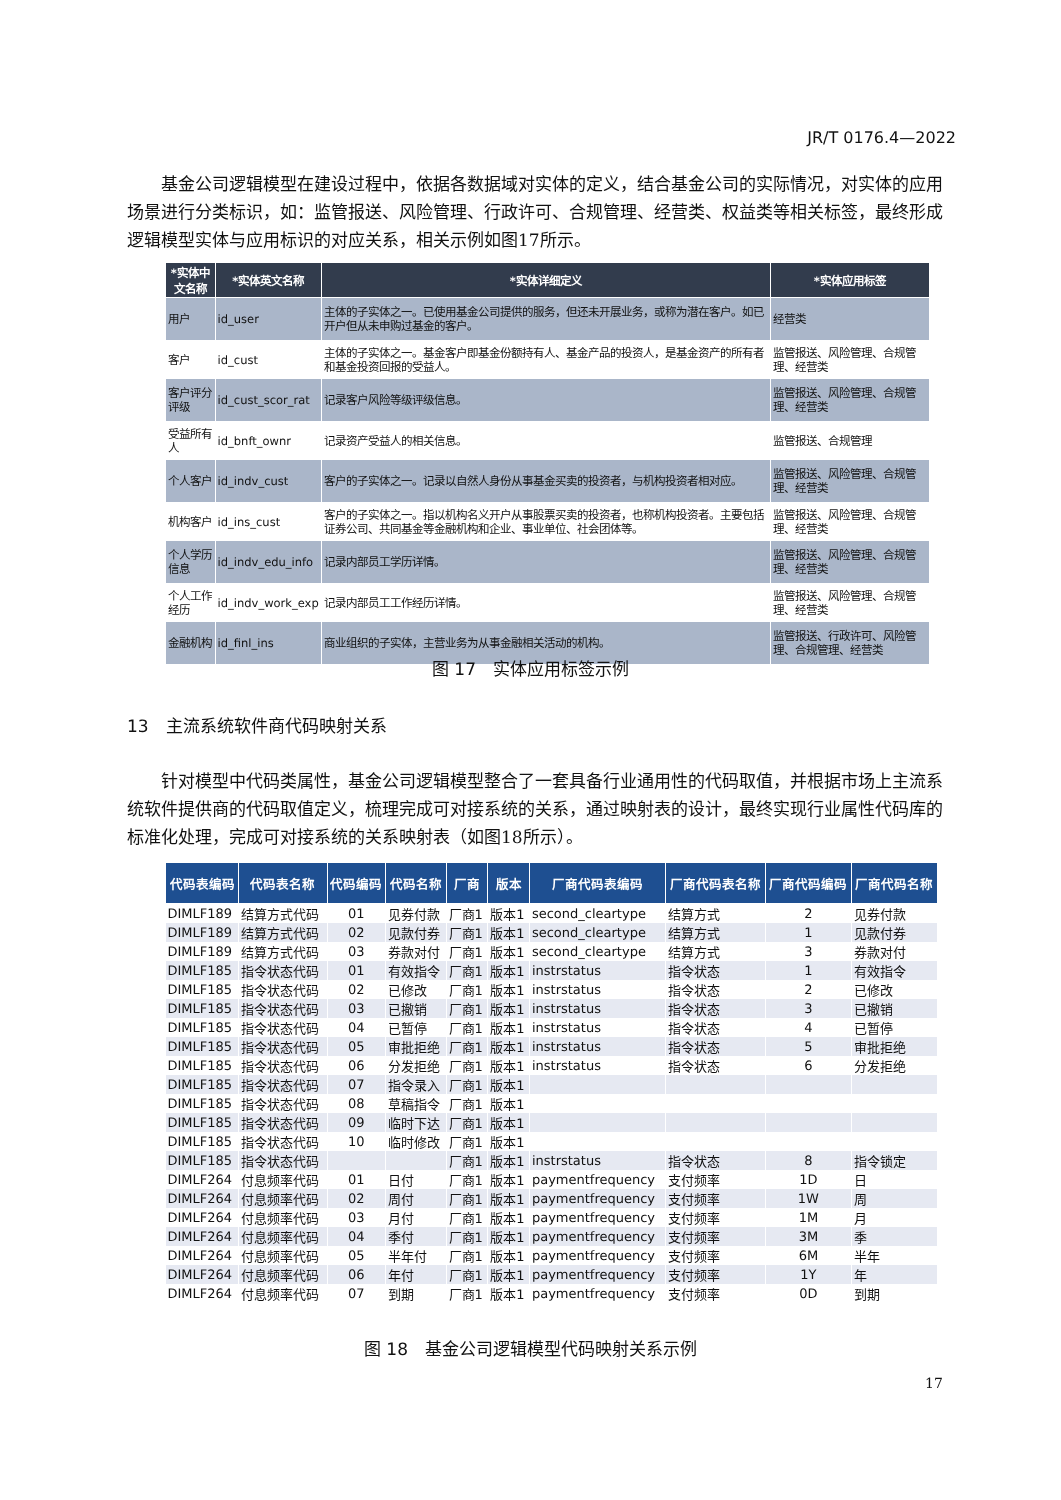JR/T 0176.4—2022
基金公司逻辑模型在建设过程中，依据各数据域对实体的定义，结合基金公司的实际情况，对实体的应用场景进行分类标识，如：监管报送、风险管理、行政许可、合规管理、经营类、权益类等相关标签，最终形成逻辑模型实体与应用标识的对应关系，相关示例如图17所示。
| *实体中文名称 | *实体英文名称 | *实体详细定义 | *实体应用标签 |
| --- | --- | --- | --- |
| 用户 | id_user | 主体的子实体之一。已使用基金公司提供的服务，但还未开展业务，或称为潜在客户。如已开户但从未申购过基金的客户。 | 经营类 |
| 客户 | id_cust | 主体的子实体之一。基金客户即基金份额持有人、基金产品的投资人，是基金资产的所有者和基金投资回报的受益人。 | 监管报送、风险管理、合规管理、经营类 |
| 客户评分评级 | id_cust_scor_rat | 记录客户风险等级评级信息。 | 监管报送、风险管理、合规管理、经营类 |
| 受益所有人 | id_bnft_ownr | 记录资产受益人的相关信息。 | 监管报送、合规管理 |
| 个人客户 | id_indv_cust | 客户的子实体之一。记录以自然人身份从事基金买卖的投资者，与机构投资者相对应。 | 监管报送、风险管理、合规管理、经营类 |
| 机构客户 | id_ins_cust | 客户的子实体之一。指以机构名义开户从事股票买卖的投资者，也称机构投资者。主要包括证券公司、共同基金等金融机构和企业、事业单位、社会团体等。 | 监管报送、风险管理、合规管理、经营类 |
| 个人学历信息 | id_indv_edu_info | 记录内部员工学历详情。 | 监管报送、风险管理、合规管理、经营类 |
| 个人工作经历 | id_indv_work_exp | 记录内部员工工作经历详情。 | 监管报送、风险管理、合规管理、经营类 |
| 金融机构 | id_finl_ins | 商业组织的子实体，主营业务为从事金融相关活动的机构。 | 监管报送、行政许可、风险管理、合规管理、经营类 |
图 17　实体应用标签示例
13　主流系统软件商代码映射关系
针对模型中代码类属性，基金公司逻辑模型整合了一套具备行业通用性的代码取值，并根据市场上主流系统软件提供商的代码取值定义，梳理完成可对接系统的关系，通过映射表的设计，最终实现行业属性代码库的标准化处理，完成可对接系统的关系映射表（如图18所示）。
| 代码表编码 | 代码表名称 | 代码编码 | 代码名称 | 厂商 | 版本 | 厂商代码表编码 | 厂商代码表名称 | 厂商代码编码 | 厂商代码名称 |
| --- | --- | --- | --- | --- | --- | --- | --- | --- | --- |
| DIMLF189 | 结算方式代码 | 01 | 见券付款 | 厂商1 | 版本1 | second_cleartype | 结算方式 | 2 | 见券付款 |
| DIMLF189 | 结算方式代码 | 02 | 见款付券 | 厂商1 | 版本1 | second_cleartype | 结算方式 | 1 | 见款付券 |
| DIMLF189 | 结算方式代码 | 03 | 券款对付 | 厂商1 | 版本1 | second_cleartype | 结算方式 | 3 | 券款对付 |
| DIMLF185 | 指令状态代码 | 01 | 有效指令 | 厂商1 | 版本1 | instrstatus | 指令状态 | 1 | 有效指令 |
| DIMLF185 | 指令状态代码 | 02 | 已修改 | 厂商1 | 版本1 | instrstatus | 指令状态 | 2 | 已修改 |
| DIMLF185 | 指令状态代码 | 03 | 已撤销 | 厂商1 | 版本1 | instrstatus | 指令状态 | 3 | 已撤销 |
| DIMLF185 | 指令状态代码 | 04 | 已暂停 | 厂商1 | 版本1 | instrstatus | 指令状态 | 4 | 已暂停 |
| DIMLF185 | 指令状态代码 | 05 | 审批拒绝 | 厂商1 | 版本1 | instrstatus | 指令状态 | 5 | 审批拒绝 |
| DIMLF185 | 指令状态代码 | 06 | 分发拒绝 | 厂商1 | 版本1 | instrstatus | 指令状态 | 6 | 分发拒绝 |
| DIMLF185 | 指令状态代码 | 07 | 指令录入 | 厂商1 | 版本1 | | | | |
| DIMLF185 | 指令状态代码 | 08 | 草稿指令 | 厂商1 | 版本1 | | | | |
| DIMLF185 | 指令状态代码 | 09 | 临时下达 | 厂商1 | 版本1 | | | | |
| DIMLF185 | 指令状态代码 | 10 | 临时修改 | 厂商1 | 版本1 | | | | |
| DIMLF185 | 指令状态代码 | | | 厂商1 | 版本1 | instrstatus | 指令状态 | 8 | 指令锁定 |
| DIMLF264 | 付息频率代码 | 01 | 日付 | 厂商1 | 版本1 | paymentfrequency | 支付频率 | 1D | 日 |
| DIMLF264 | 付息频率代码 | 02 | 周付 | 厂商1 | 版本1 | paymentfrequency | 支付频率 | 1W | 周 |
| DIMLF264 | 付息频率代码 | 03 | 月付 | 厂商1 | 版本1 | paymentfrequency | 支付频率 | 1M | 月 |
| DIMLF264 | 付息频率代码 | 04 | 季付 | 厂商1 | 版本1 | paymentfrequency | 支付频率 | 3M | 季 |
| DIMLF264 | 付息频率代码 | 05 | 半年付 | 厂商1 | 版本1 | paymentfrequency | 支付频率 | 6M | 半年 |
| DIMLF264 | 付息频率代码 | 06 | 年付 | 厂商1 | 版本1 | paymentfrequency | 支付频率 | 1Y | 年 |
| DIMLF264 | 付息频率代码 | 07 | 到期 | 厂商1 | 版本1 | paymentfrequency | 支付频率 | 0D | 到期 |
图 18　基金公司逻辑模型代码映射关系示例
17